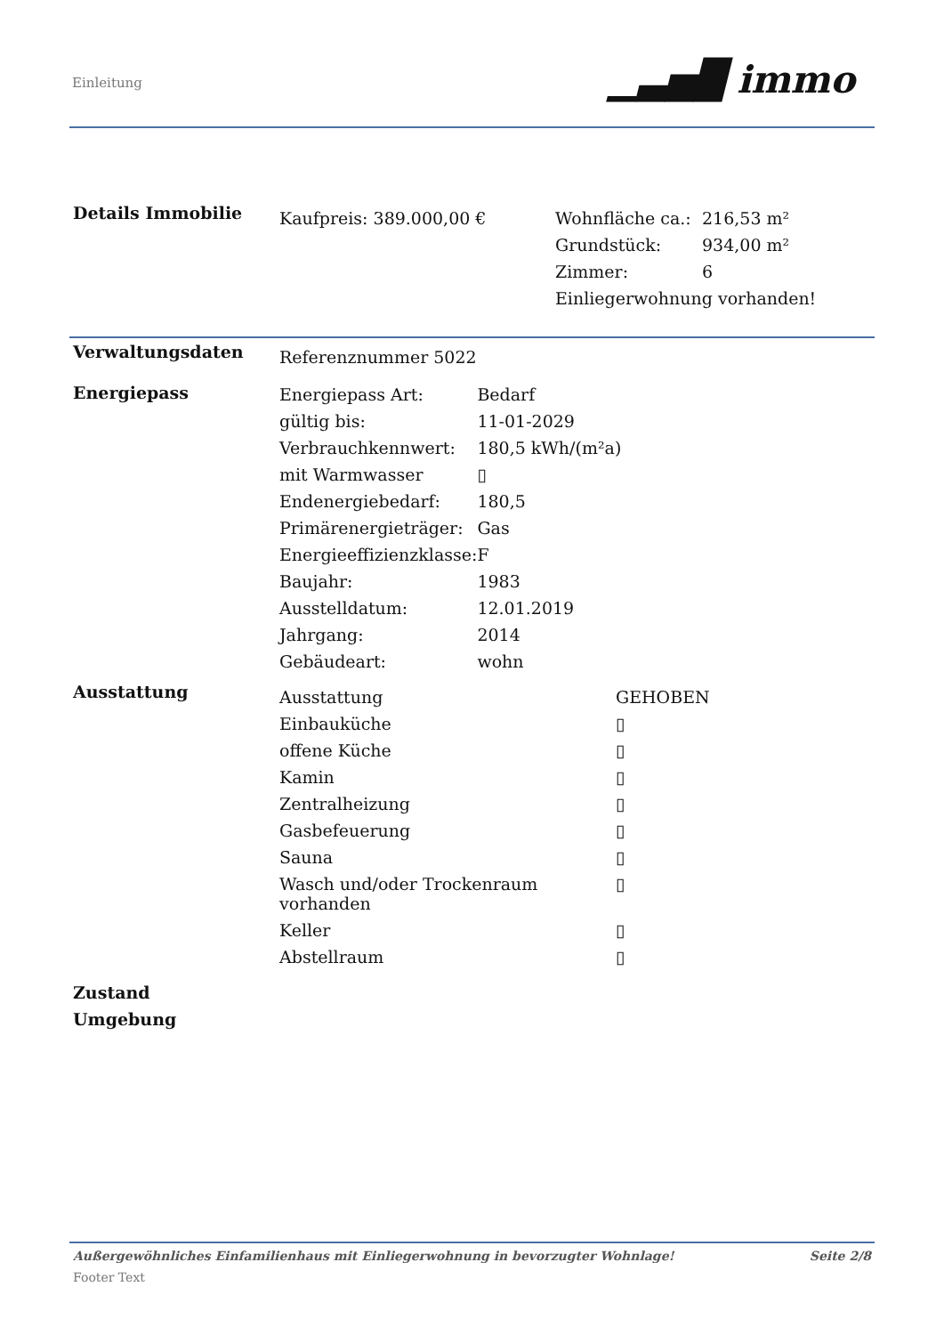Einleitung ▁▃▅█ immo
| Details Immobilie | Kaufpreis: 389.000,00 € | / Wohnfläche ca.: / 216,53 m² / / Grundstück: / 934,00 m² / / Zimmer: / 6 / / Einliegerwohnung vorhanden! / / |
| Verwaltungsdaten | Referenznummer 5022 |
| Energiepass | / Energiepass Art: / Bedarf / / gültig bis: / 11-01-2029 / / Verbrauchkennwert: / 180,5 kWh/(m²a) / / mit Warmwasser / ▯ / / Endenergiebedarf: / 180,5 / / Primärenergieträger: / Gas / / Energieeffizienzklasse: / F / / Baujahr: / 1983 / / Ausstelldatum: / 12.01.2019 / / Jahrgang: / 2014 / / Gebäudeart: / wohn / |
| Ausstattung | / Ausstattung / GEHOBEN / / Einbauküche / ▯ / / offene Küche / ▯ / / Kamin / ▯ / / Zentralheizung / ▯ / / Gasbefeuerung / ▯ / / Sauna / ▯ / / Wasch und/oder Trockenraum vorhanden / ▯ / / Keller / ▯ / / Abstellraum / ▯ / |
| Zustand | |
| Umgebung | |
Außergewöhnliches Einfamilienhaus mit Einliegerwohnung in bevorzugter Wohnlage! Seite 2/8
Footer Text